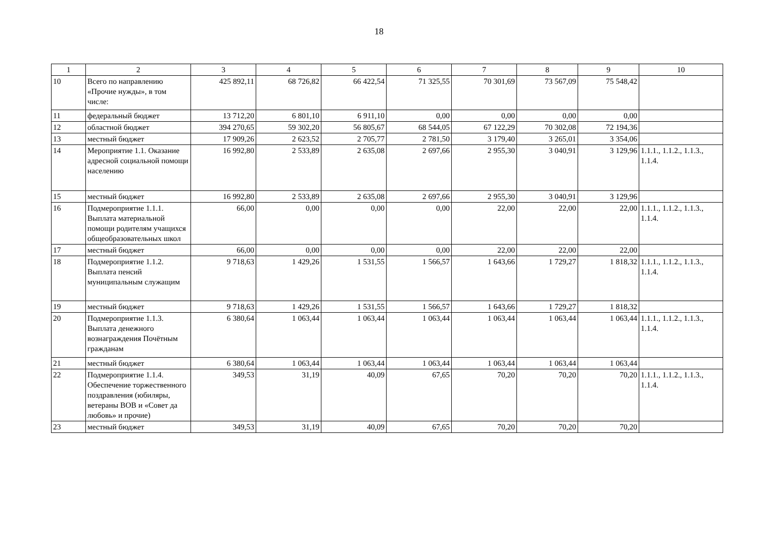18
| 1 | 2 | 3 | 4 | 5 | 6 | 7 | 8 | 9 | 10 |
| --- | --- | --- | --- | --- | --- | --- | --- | --- | --- |
| 10 | Всего по направлению «Прочие нужды», в том числе: | 425 892,11 | 68 726,82 | 66 422,54 | 71 325,55 | 70 301,69 | 73 567,09 | 75 548,42 | |
| 11 | федеральный бюджет | 13 712,20 | 6 801,10 | 6 911,10 | 0,00 | 0,00 | 0,00 | 0,00 | |
| 12 | областной бюджет | 394 270,65 | 59 302,20 | 56 805,67 | 68 544,05 | 67 122,29 | 70 302,08 | 72 194,36 | |
| 13 | местный бюджет | 17 909,26 | 2 623,52 | 2 705,77 | 2 781,50 | 3 179,40 | 3 265,01 | 3 354,06 | |
| 14 | Мероприятие 1.1. Оказание адресной социальной помощи населению | 16 992,80 | 2 533,89 | 2 635,08 | 2 697,66 | 2 955,30 | 3 040,91 | 3 129,96 | 1.1.1., 1.1.2., 1.1.3., 1.1.4. |
| 15 | местный бюджет | 16 992,80 | 2 533,89 | 2 635,08 | 2 697,66 | 2 955,30 | 3 040,91 | 3 129,96 | |
| 16 | Подмероприятие 1.1.1. Выплата материальной помощи родителям учащихся общеобразовательных школ | 66,00 | 0,00 | 0,00 | 0,00 | 22,00 | 22,00 | 22,00 | 1.1.1., 1.1.2., 1.1.3., 1.1.4. |
| 17 | местный бюджет | 66,00 | 0,00 | 0,00 | 0,00 | 22,00 | 22,00 | 22,00 | |
| 18 | Подмероприятие 1.1.2. Выплата пенсий муниципальным служащим | 9 718,63 | 1 429,26 | 1 531,55 | 1 566,57 | 1 643,66 | 1 729,27 | 1 818,32 | 1.1.1., 1.1.2., 1.1.3., 1.1.4. |
| 19 | местный бюджет | 9 718,63 | 1 429,26 | 1 531,55 | 1 566,57 | 1 643,66 | 1 729,27 | 1 818,32 | |
| 20 | Подмероприятие 1.1.3. Выплата денежного вознаграждения Почётным гражданам | 6 380,64 | 1 063,44 | 1 063,44 | 1 063,44 | 1 063,44 | 1 063,44 | 1 063,44 | 1.1.1., 1.1.2., 1.1.3., 1.1.4. |
| 21 | местный бюджет | 6 380,64 | 1 063,44 | 1 063,44 | 1 063,44 | 1 063,44 | 1 063,44 | 1 063,44 | |
| 22 | Подмероприятие 1.1.4. Обеспечение торжественного поздравления (юбиляры, ветераны ВОВ и «Совет да любовь» и прочие) | 349,53 | 31,19 | 40,09 | 67,65 | 70,20 | 70,20 | 70,20 | 1.1.1., 1.1.2., 1.1.3., 1.1.4. |
| 23 | местный бюджет | 349,53 | 31,19 | 40,09 | 67,65 | 70,20 | 70,20 | 70,20 | |